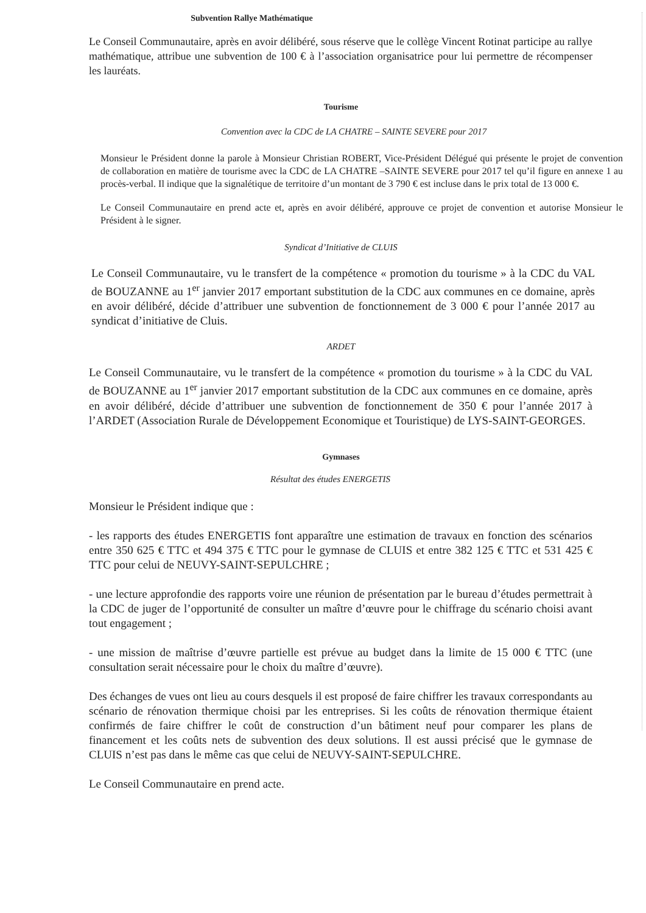Subvention Rallye Mathématique
Le Conseil Communautaire, après en avoir délibéré, sous réserve que le collège Vincent Rotinat participe au rallye mathématique, attribue une subvention de 100 € à l’association organisatrice pour lui permettre de récompenser les lauréats.
Tourisme
Convention avec la CDC de LA CHATRE – SAINTE SEVERE pour 2017
Monsieur le Président donne la parole à Monsieur Christian ROBERT, Vice-Président Délégué qui présente le projet de convention de collaboration en matière de tourisme avec la CDC de LA CHATRE –SAINTE SEVERE pour 2017 tel qu’il figure en annexe 1 au procès-verbal. Il indique que la signalétique de territoire d’un montant de 3 790 € est incluse dans le prix total de 13 000 €.
Le Conseil Communautaire en prend acte et, après en avoir délibéré, approuve ce projet de convention et autorise Monsieur le Président à le signer.
Syndicat d’Initiative de CLUIS
Le Conseil Communautaire, vu le transfert de la compétence « promotion du tourisme » à la CDC du VAL de BOUZANNE au 1<sup>er</sup> janvier 2017 emportant substitution de la CDC aux communes en ce domaine, après en avoir délibéré, décide d’attribuer une subvention de fonctionnement de 3 000 € pour l’année 2017 au syndicat d’initiative de Cluis.
ARDET
Le Conseil Communautaire, vu le transfert de la compétence « promotion du tourisme » à la CDC du VAL de BOUZANNE au 1<sup>er</sup> janvier 2017 emportant substitution de la CDC aux communes en ce domaine, après en avoir délibéré, décide d’attribuer une subvention de fonctionnement de 350 € pour l’année 2017 à l’ARDET (Association Rurale de Développement Economique et Touristique) de LYS-SAINT-GEORGES.
Gymnases
Résultat des études ENERGETIS
Monsieur le Président indique que :
- les rapports des études ENERGETIS font apparaître une estimation de travaux en fonction des scénarios entre 350 625 € TTC et 494 375 € TTC pour le gymnase de CLUIS et entre 382 125 € TTC et 531 425 € TTC pour celui de NEUVY-SAINT-SEPULCHRE ;
- une lecture approfondie des rapports voire une réunion de présentation par le bureau d’études permettrait à la CDC de juger de l’opportunité de consulter un maître d’œuvre pour le chiffrage du scénario choisi avant tout engagement ;
- une mission de maîtrise d’œuvre partielle est prévue au budget dans la limite de 15 000 € TTC (une consultation serait nécessaire pour le choix du maître d’œuvre).
Des échanges de vues ont lieu au cours desquels il est proposé de faire chiffrer les travaux correspondants au scénario de rénovation thermique choisi par les entreprises. Si les coûts de rénovation thermique étaient confirmés de faire chiffrer le coût de construction d’un bâtiment neuf pour comparer les plans de financement et les coûts nets de subvention des deux solutions. Il est aussi précisé que le gymnase de CLUIS n’est pas dans le même cas que celui de NEUVY-SAINT-SEPULCHRE.
Le Conseil Communautaire en prend acte.